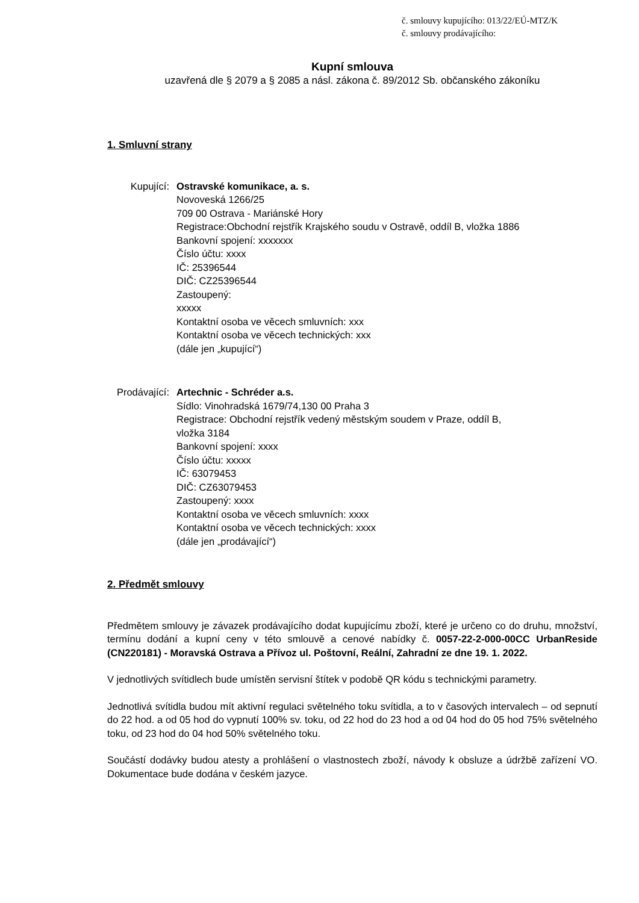č. smlouvy kupujícího: 013/22/EÚ-MTZ/K
č. smlouvy prodávajícího:
Kupní smlouva
uzavřená dle § 2079 a § 2085 a násl. zákona č. 89/2012 Sb. občanského zákoníku
1. Smluvní strany
Kupující: Ostravské komunikace, a. s.
Novoveská 1266/25
709 00 Ostrava - Mariánské Hory
Registrace:Obchodní rejstřík Krajského soudu v Ostravě, oddíl B, vložka 1886
Bankovní spojení: xxxxxxx
Číslo účtu: xxxx
IČ: 25396544
DIČ: CZ25396544
Zastoupený:
xxxxx
Kontaktní osoba ve věcech smluvních: xxx
Kontaktní osoba ve věcech technických: xxx
(dále jen „kupující“)
Prodávající:
Artechnic - Schréder a.s.
Sídlo: Vinohradská 1679/74,130 00 Praha 3
Registrace: Obchodní rejstřík vedený městským soudem v Praze, oddíl B,
vložka 3184
Bankovní spojení: xxxx
Číslo účtu: xxxxx
IČ: 63079453
DIČ: CZ63079453
Zastoupený: xxxx
Kontaktní osoba ve věcech smluvních: xxxx
Kontaktní osoba ve věcech technických: xxxx
(dále jen „prodávající“)
2. Předmět smlouvy
Předmětem smlouvy je závazek prodávajícího dodat kupujícímu zboží, které je určeno co do druhu, množství, termínu dodání a kupní ceny v této smlouvě a cenové nabídky č. 0057-22-2-000-00CC UrbanReside (CN220181) - Moravská Ostrava a Přívoz ul. Poštovní, Reální, Zahradní ze dne 19. 1. 2022.
V jednotlivých svítidlech bude umístěn servisní štítek v podobě QR kódu s technickými parametry.
Jednotlivá svítidla budou mít aktivní regulaci světelného toku svítidla, a to v časových intervalech – od sepnutí do 22 hod. a od 05 hod do vypnutí 100% sv. toku, od 22 hod do 23 hod a od 04 hod do 05 hod 75% světelného toku, od 23 hod do 04 hod 50% světelného toku.
Součástí dodávky budou atesty a prohlášení o vlastnostech zboží, návody k obsluze a údržbě zařízení VO. Dokumentace bude dodána v českém jazyce.